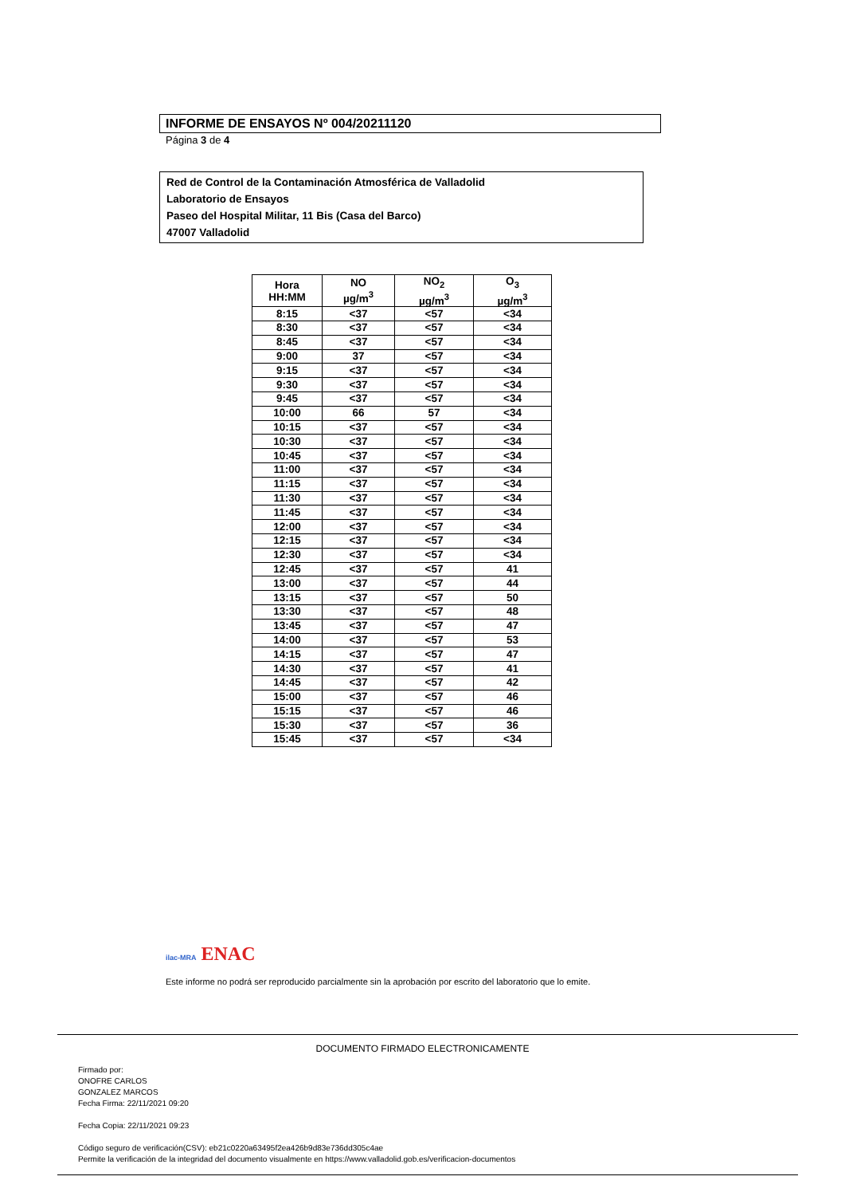INFORME DE ENSAYOS Nº 004/20211120
Página 3 de 4
Red de Control de la Contaminación Atmosférica de Valladolid
Laboratorio de Ensayos
Paseo del Hospital Militar, 11 Bis (Casa del Barco)
47007 Valladolid
| Hora HH:MM | NO µg/m<sup>3</sup> | NO<sub>2</sub> µg/m<sup>3</sup> | O<sub>3</sub> µg/m<sup>3</sup> |
| --- | --- | --- | --- |
| 8:15 | <37 | <57 | <34 |
| 8:30 | <37 | <57 | <34 |
| 8:45 | <37 | <57 | <34 |
| 9:00 | 37 | <57 | <34 |
| 9:15 | <37 | <57 | <34 |
| 9:30 | <37 | <57 | <34 |
| 9:45 | <37 | <57 | <34 |
| 10:00 | 66 | 57 | <34 |
| 10:15 | <37 | <57 | <34 |
| 10:30 | <37 | <57 | <34 |
| 10:45 | <37 | <57 | <34 |
| 11:00 | <37 | <57 | <34 |
| 11:15 | <37 | <57 | <34 |
| 11:30 | <37 | <57 | <34 |
| 11:45 | <37 | <57 | <34 |
| 12:00 | <37 | <57 | <34 |
| 12:15 | <37 | <57 | <34 |
| 12:30 | <37 | <57 | <34 |
| 12:45 | <37 | <57 | 41 |
| 13:00 | <37 | <57 | 44 |
| 13:15 | <37 | <57 | 50 |
| 13:30 | <37 | <57 | 48 |
| 13:45 | <37 | <57 | 47 |
| 14:00 | <37 | <57 | 53 |
| 14:15 | <37 | <57 | 47 |
| 14:30 | <37 | <57 | 41 |
| 14:45 | <37 | <57 | 42 |
| 15:00 | <37 | <57 | 46 |
| 15:15 | <37 | <57 | 46 |
| 15:30 | <37 | <57 | 36 |
| 15:45 | <37 | <57 | <34 |
ilac-MRA ENAC
Este informe no podrá ser reproducido parcialmente sin la aprobación por escrito del laboratorio que lo emite.
DOCUMENTO FIRMADO ELECTRONICAMENTE
Firmado por:
ONOFRE CARLOS
GONZALEZ MARCOS
Fecha Firma: 22/11/2021 09:20
Fecha Copia: 22/11/2021 09:23
Código seguro de verificación(CSV): eb21c0220a63495f2ea426b9d83e736dd305c4ae
Permite la verificación de la integridad del documento visualmente en https://www.valladolid.gob.es/verificacion-documentos